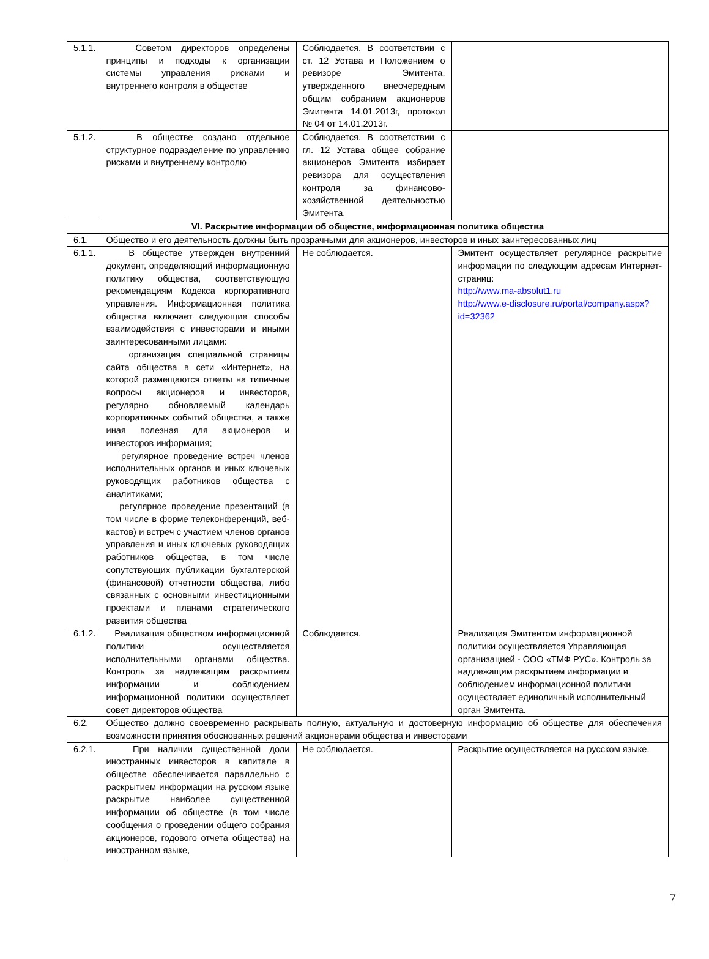| 5.1.1. | Советом директоров определены принципы и подходы к организации системы управления рисками и внутреннего контроля в обществе | Соблюдается. В соответствии с ст. 12 Устава и Положением о ревизоре Эмитента, утвержденного внеочередным общим собранием акционеров Эмитента 14.01.2013г, протокол № 04 от 14.01.2013г. | |
| 5.1.2. | В обществе создано отдельное структурное подразделение по управлению рисками и внутреннему контролю | Соблюдается. В соответствии с гл. 12 Устава общее собрание акционеров Эмитента избирает ревизора для осуществления контроля за финансово-хозяйственной деятельностью Эмитента. | |
| VI. Раскрытие информации об обществе, информационная политика общества | | | |
| 6.1. | Общество и его деятельность должны быть прозрачными для акционеров, инвесторов и иных заинтересованных лиц | | |
| 6.1.1. | В обществе утвержден внутренний документ, определяющий информационную политику общества, соответствующую рекомендациям Кодекса корпоративного управления. Информационная политика общества включает следующие способы взаимодействия с инвесторами и иными заинтересованными лицами: организация специальной страницы сайта общества в сети «Интернет», на которой размещаются ответы на типичные вопросы акционеров и инвесторов, регулярно обновляемый календарь корпоративных событий общества, а также иная полезная для акционеров и инвесторов информация; регулярное проведение встреч членов исполнительных органов и иных ключевых руководящих работников общества с аналитиками; регулярное проведение презентаций (в том числе в форме телеконференций, веб-кастов) и встреч с участием членов органов управления и иных ключевых руководящих работников общества, в том числе сопутствующих публикации бухгалтерской (финансовой) отчетности общества, либо связанных с основными инвестиционными проектами и планами стратегического развития общества | Не соблюдается. | Эмитент осуществляет регулярное раскрытие информации по следующим адресам Интернет-страниц: http://www.ma-absolut1.ru http://www.e-disclosure.ru/portal/company.aspx?id=32362 |
| 6.1.2. | Реализация обществом информационной политики осуществляется исполнительными органами общества. Контроль за надлежащим раскрытием информации и соблюдением информационной политики осуществляет совет директоров общества | Соблюдается. | Реализация Эмитентом информационной политики осуществляется Управляющая организацией - ООО «ТМФ РУС». Контроль за надлежащим раскрытием информации и соблюдением информационной политики осуществляет единоличный исполнительный орган Эмитента. |
| 6.2. | Общество должно своевременно раскрывать полную, актуальную и достоверную информацию об обществе для обеспечения возможности принятия обоснованных решений акционерами общества и инвесторами | | |
| 6.2.1. | При наличии существенной доли иностранных инвесторов в капитале в обществе обеспечивается параллельно с раскрытием информации на русском языке раскрытие наиболее существенной информации об обществе (в том числе сообщения о проведении общего собрания акционеров, годового отчета общества) на иностранном языке, | Не соблюдается. | Раскрытие осуществляется на русском языке. |
7